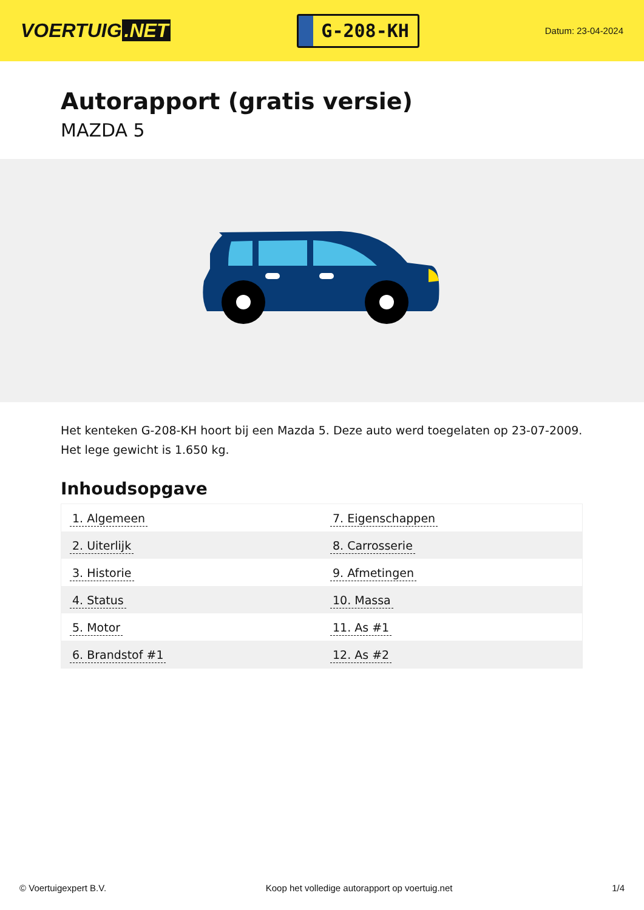VOERTUIG.NET
G-208-KH
Datum: 23-04-2024
Autorapport (gratis versie)
MAZDA 5
Het kenteken G-208-KH hoort bij een Mazda 5. Deze auto werd toegelaten op 23-07-2009. Het lege gewicht is 1.650 kg.
Inhoudsopgave
| 1. Algemeen | 7. Eigenschappen |
| 2. Uiterlijk | 8. Carrosserie |
| 3. Historie | 9. Afmetingen |
| 4. Status | 10. Massa |
| 5. Motor | 11. As #1 |
| 6. Brandstof #1 | 12. As #2 |
© Voertuigexpert B.V. Koop het volledige autorapport op voertuig.net
1/4